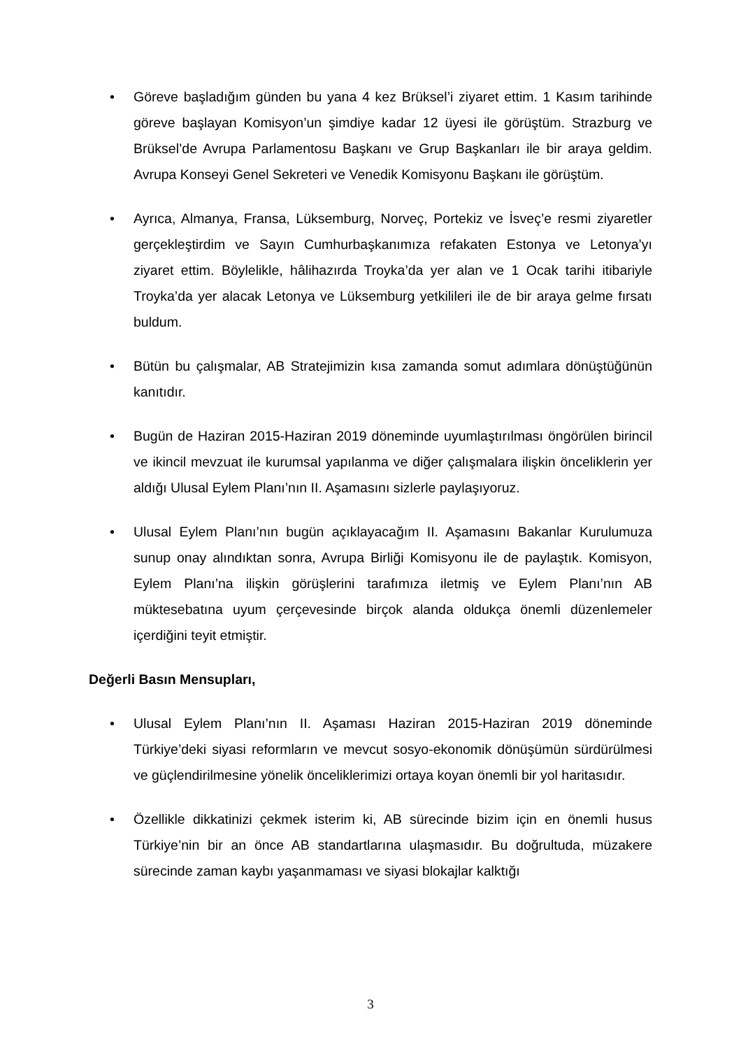• Göreve başladığım günden bu yana 4 kez Brüksel’i ziyaret ettim. 1 Kasım tarihinde göreve başlayan Komisyon’un şimdiye kadar 12 üyesi ile görüştüm. Strazburg ve Brüksel’de Avrupa Parlamentosu Başkanı ve Grup Başkanları ile bir araya geldim. Avrupa Konseyi Genel Sekreteri ve Venedik Komisyonu Başkanı ile görüştüm.
• Ayrıca, Almanya, Fransa, Lüksemburg, Norveç, Portekiz ve İsveç’e resmi ziyaretler gerçekleştirdim ve Sayın Cumhurbaşkanımıza refakaten Estonya ve Letonya’yı ziyaret ettim. Böylelikle, hâlihazırda Troyka’da yer alan ve 1 Ocak tarihi itibariyle Troyka’da yer alacak Letonya ve Lüksemburg yetkilileri ile de bir araya gelme fırsatı buldum.
• Bütün bu çalışmalar, AB Stratejimizin kısa zamanda somut adımlara dönüştüğünün kanıtıdır.
• Bugün de Haziran 2015-Haziran 2019 döneminde uyumlaştırılması öngörülen birincil ve ikincil mevzuat ile kurumsal yapılanma ve diğer çalışmalara ilişkin önceliklerin yer aldığı Ulusal Eylem Planı’nın II. Aşamasını sizlerle paylaşıyoruz.
• Ulusal Eylem Planı’nın bugün açıklayacağım II. Aşamasını Bakanlar Kurulumuza sunup onay alındıktan sonra, Avrupa Birliği Komisyonu ile de paylaştık. Komisyon, Eylem Planı’na ilişkin görüşlerini tarafımıza iletmiş ve Eylem Planı’nın AB müktesebatına uyum çerçevesinde birçok alanda oldukça önemli düzenlemeler içerdiğini teyit etmiştir.
Değerli Basın Mensupları,
• Ulusal Eylem Planı’nın II. Aşaması Haziran 2015-Haziran 2019 döneminde Türkiye’deki siyasi reformların ve mevcut sosyo-ekonomik dönüşümün sürdürülmesi ve güçlendirilmesine yönelik önceliklerimizi ortaya koyan önemli bir yol haritasıdır.
• Özellikle dikkatinizi çekmek isterim ki, AB sürecinde bizim için en önemli husus Türkiye’nin bir an önce AB standartlarına ulaşmasıdır. Bu doğrultuda, müzakere sürecinde zaman kaybı yaşanmaması ve siyasi blokajlar kalktığı
3